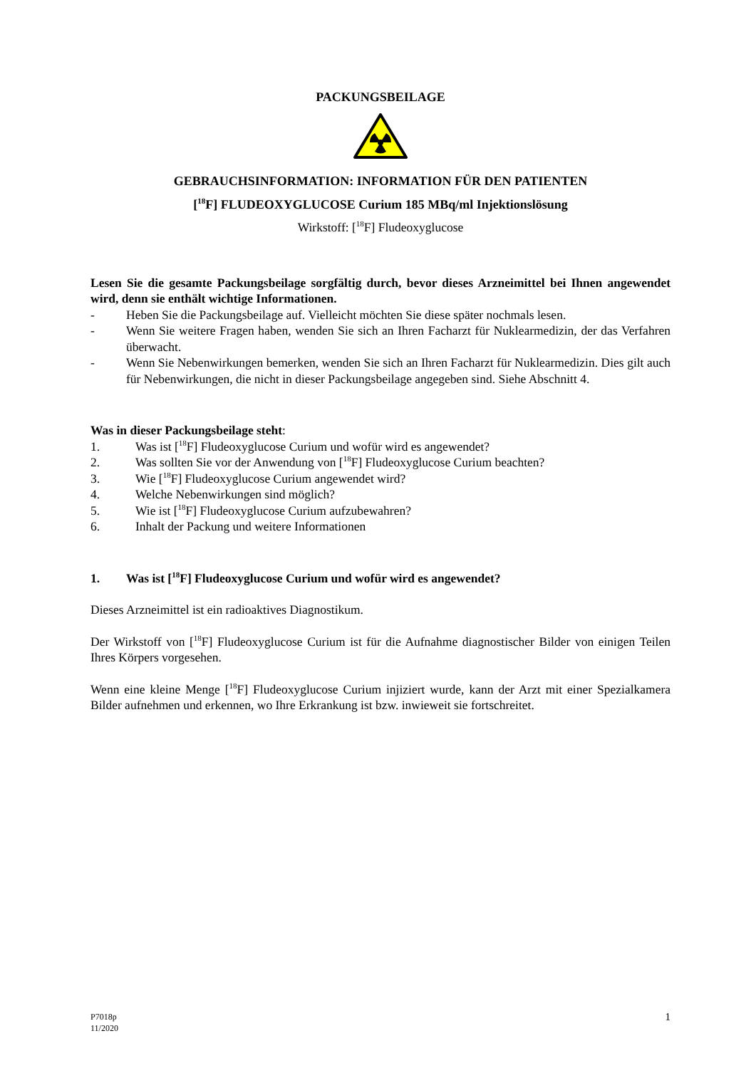PACKUNGSBEILAGE
GEBRAUCHSINFORMATION: INFORMATION FÜR DEN PATIENTEN
[<sup>18</sup>F] FLUDEOXYGLUCOSE Curium 185 MBq/ml Injektionslösung
Wirkstoff: [<sup>18</sup>F] Fludeoxyglucose
Lesen Sie die gesamte Packungsbeilage sorgfältig durch, bevor dieses Arzneimittel bei Ihnen angewendet wird, denn sie enthält wichtige Informationen.
- Heben Sie die Packungsbeilage auf. Vielleicht möchten Sie diese später nochmals lesen.
- Wenn Sie weitere Fragen haben, wenden Sie sich an Ihren Facharzt für Nuklearmedizin, der das Verfahren überwacht.
- Wenn Sie Nebenwirkungen bemerken, wenden Sie sich an Ihren Facharzt für Nuklearmedizin. Dies gilt auch für Nebenwirkungen, die nicht in dieser Packungsbeilage angegeben sind. Siehe Abschnitt 4.
Was in dieser Packungsbeilage steht:
1. Was ist [<sup>18</sup>F] Fludeoxyglucose Curium und wofür wird es angewendet?
2. Was sollten Sie vor der Anwendung von [<sup>18</sup>F] Fludeoxyglucose Curium beachten?
3. Wie [<sup>18</sup>F] Fludeoxyglucose Curium angewendet wird?
4. Welche Nebenwirkungen sind möglich?
5. Wie ist [<sup>18</sup>F] Fludeoxyglucose Curium aufzubewahren?
6. Inhalt der Packung und weitere Informationen
1. Was ist [<sup>18</sup>F] Fludeoxyglucose Curium und wofür wird es angewendet?
Dieses Arzneimittel ist ein radioaktives Diagnostikum.
Der Wirkstoff von [<sup>18</sup>F] Fludeoxyglucose Curium ist für die Aufnahme diagnostischer Bilder von einigen Teilen Ihres Körpers vorgesehen.
Wenn eine kleine Menge [<sup>18</sup>F] Fludeoxyglucose Curium injiziert wurde, kann der Arzt mit einer Spezialkamera Bilder aufnehmen und erkennen, wo Ihre Erkrankung ist bzw. inwieweit sie fortschreitet.
P7018p
11/2020
1